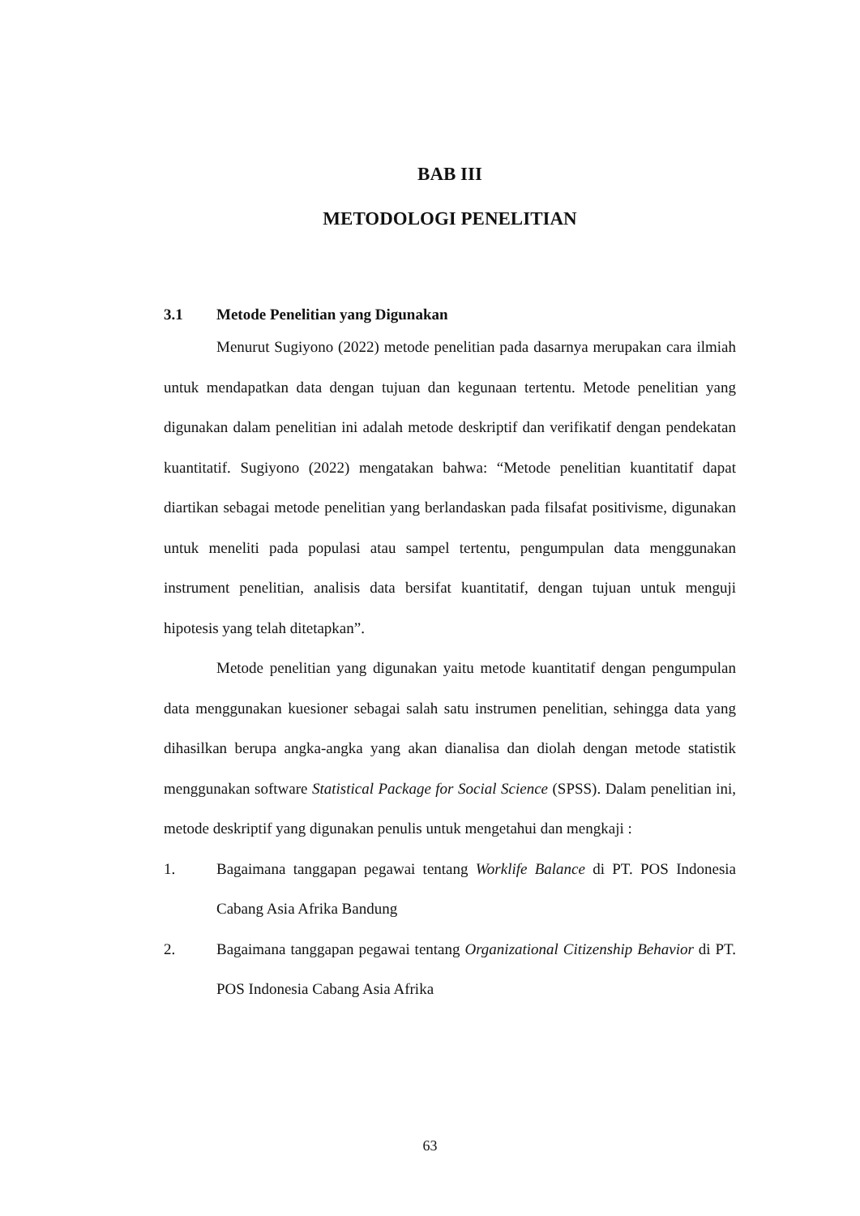BAB III
METODOLOGI PENELITIAN
3.1 Metode Penelitian yang Digunakan
Menurut Sugiyono (2022) metode penelitian pada dasarnya merupakan cara ilmiah untuk mendapatkan data dengan tujuan dan kegunaan tertentu. Metode penelitian yang digunakan dalam penelitian ini adalah metode deskriptif dan verifikatif dengan pendekatan kuantitatif. Sugiyono (2022) mengatakan bahwa: “Metode penelitian kuantitatif dapat diartikan sebagai metode penelitian yang berlandaskan pada filsafat positivisme, digunakan untuk meneliti pada populasi atau sampel tertentu, pengumpulan data menggunakan instrument penelitian, analisis data bersifat kuantitatif, dengan tujuan untuk menguji hipotesis yang telah ditetapkan”.
Metode penelitian yang digunakan yaitu metode kuantitatif dengan pengumpulan data menggunakan kuesioner sebagai salah satu instrumen penelitian, sehingga data yang dihasilkan berupa angka-angka yang akan dianalisa dan diolah dengan metode statistik menggunakan software Statistical Package for Social Science (SPSS). Dalam penelitian ini, metode deskriptif yang digunakan penulis untuk mengetahui dan mengkaji :
1. Bagaimana tanggapan pegawai tentang Worklife Balance di PT. POS Indonesia Cabang Asia Afrika Bandung
2. Bagaimana tanggapan pegawai tentang Organizational Citizenship Behavior di PT. POS Indonesia Cabang Asia Afrika
63